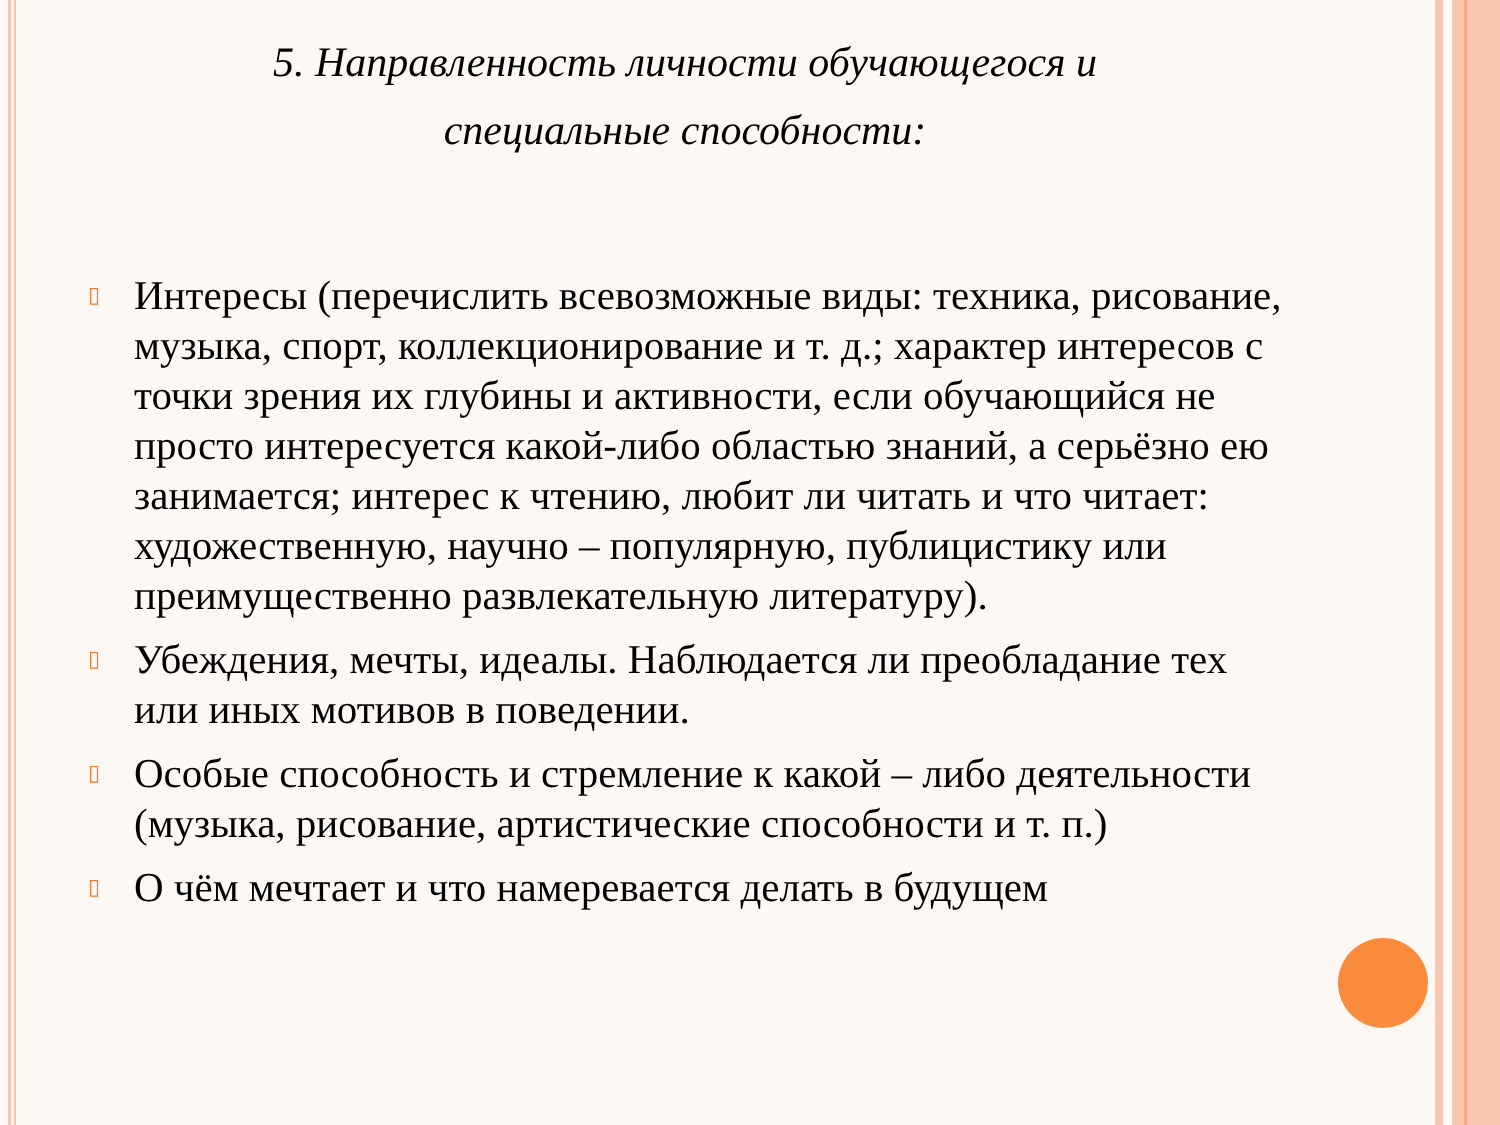5. Направленность личности обучающегося и
специальные способности:
▯ Интересы (перечислить всевозможные виды: техника, рисование, музыка, спорт, коллекционирование и т. д.; характер интересов с точки зрения их глубины и активности, если обучающийся не просто интересуется какой-либо областью знаний, а серьёзно ею занимается; интерес к чтению, любит ли читать и что читает: художественную, научно – популярную, публицистику или преимущественно развлекательную литературу).
▯ Убеждения, мечты, идеалы. Наблюдается ли преобладание тех или иных мотивов в поведении.
▯ Особые способность и стремление к какой – либо деятельности (музыка, рисование, артистические способности и т. п.)
▯ О чём мечтает и что намеревается делать в будущем